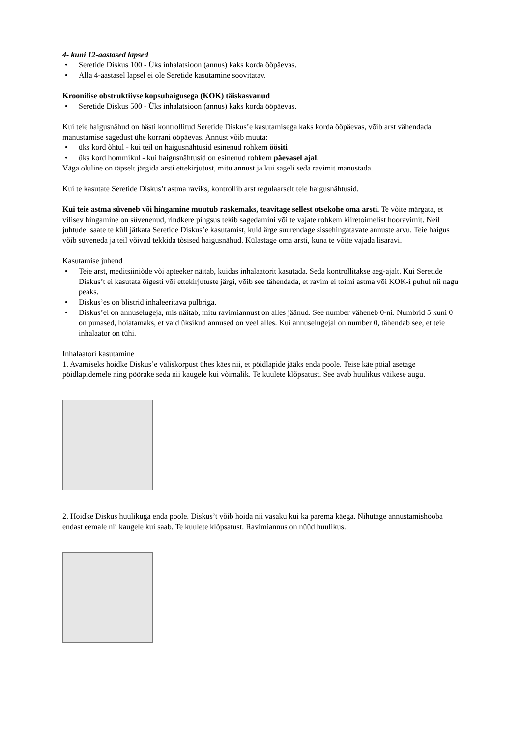4- kuni 12-aastased lapsed
• Seretide Diskus 100 - Üks inhalatsioon (annus) kaks korda ööpäevas.
• Alla 4-aastasel lapsel ei ole Seretide kasutamine soovitatav.
Kroonilise obstruktiivse kopsuhaigusega (KOK) täiskasvanud
• Seretide Diskus 500 - Üks inhalatsioon (annus) kaks korda ööpäevas.
Kui teie haigusnähud on hästi kontrollitud Seretide Diskus’e kasutamisega kaks korda ööpäevas, võib arst vähendada manustamise sagedust ühe korrani ööpäevas. Annust võib muuta:
• üks kord õhtul - kui teil on haigusnähtusid esinenud rohkem öösiti
• üks kord hommikul - kui haigusnähtusid on esinenud rohkem päevasel ajal.
Väga oluline on täpselt järgida arsti ettekirjutust, mitu annust ja kui sageli seda ravimit manustada.
Kui te kasutate Seretide Diskus’t astma raviks, kontrollib arst regulaarselt teie haigusnähtusid.
Kui teie astma süveneb või hingamine muutub raskemaks, teavitage sellest otsekohe oma arsti. Te võite märgata, et vilisev hingamine on süvenenud, rindkere pingsus tekib sagedamini või te vajate rohkem kiiretoimelist hooravimit. Neil juhtudel saate te küll jätkata Seretide Diskus’e kasutamist, kuid ärge suurendage sissehingatavate annuste arvu. Teie haigus võib süveneda ja teil võivad tekkida tõsised haigusnähud. Külastage oma arsti, kuna te võite vajada lisaravi.
Kasutamise juhend
• Teie arst, meditsiiniõde või apteeker näitab, kuidas inhalaatorit kasutada. Seda kontrollitakse aeg-ajalt. Kui Seretide Diskus’t ei kasutata õigesti või ettekirjutuste järgi, võib see tähendada, et ravim ei toimi astma või KOK-i puhul nii nagu peaks.
• Diskus’es on blistrid inhaleeritava pulbriga.
• Diskus’el on annuselugeja, mis näitab, mitu ravimiannust on alles jäänud. See number väheneb 0-ni. Numbrid 5 kuni 0 on punased, hoiatamaks, et vaid üksikud annused on veel alles. Kui annuselugejal on number 0, tähendab see, et teie inhalaator on tühi.
Inhalaatori kasutamine
1. Avamiseks hoidke Diskus’e väliskorpust ühes käes nii, et pöidlapide jääks enda poole. Teise käe pöial asetage pöidlapidemele ning pöörake seda nii kaugele kui võimalik. Te kuulete klõpsatust. See avab huulikus väikese augu.
2. Hoidke Diskus huulikuga enda poole. Diskus’t võib hoida nii vasaku kui ka parema käega. Nihutage annustamishooba endast eemale nii kaugele kui saab. Te kuulete klõpsatust. Ravimiannus on nüüd huulikus.